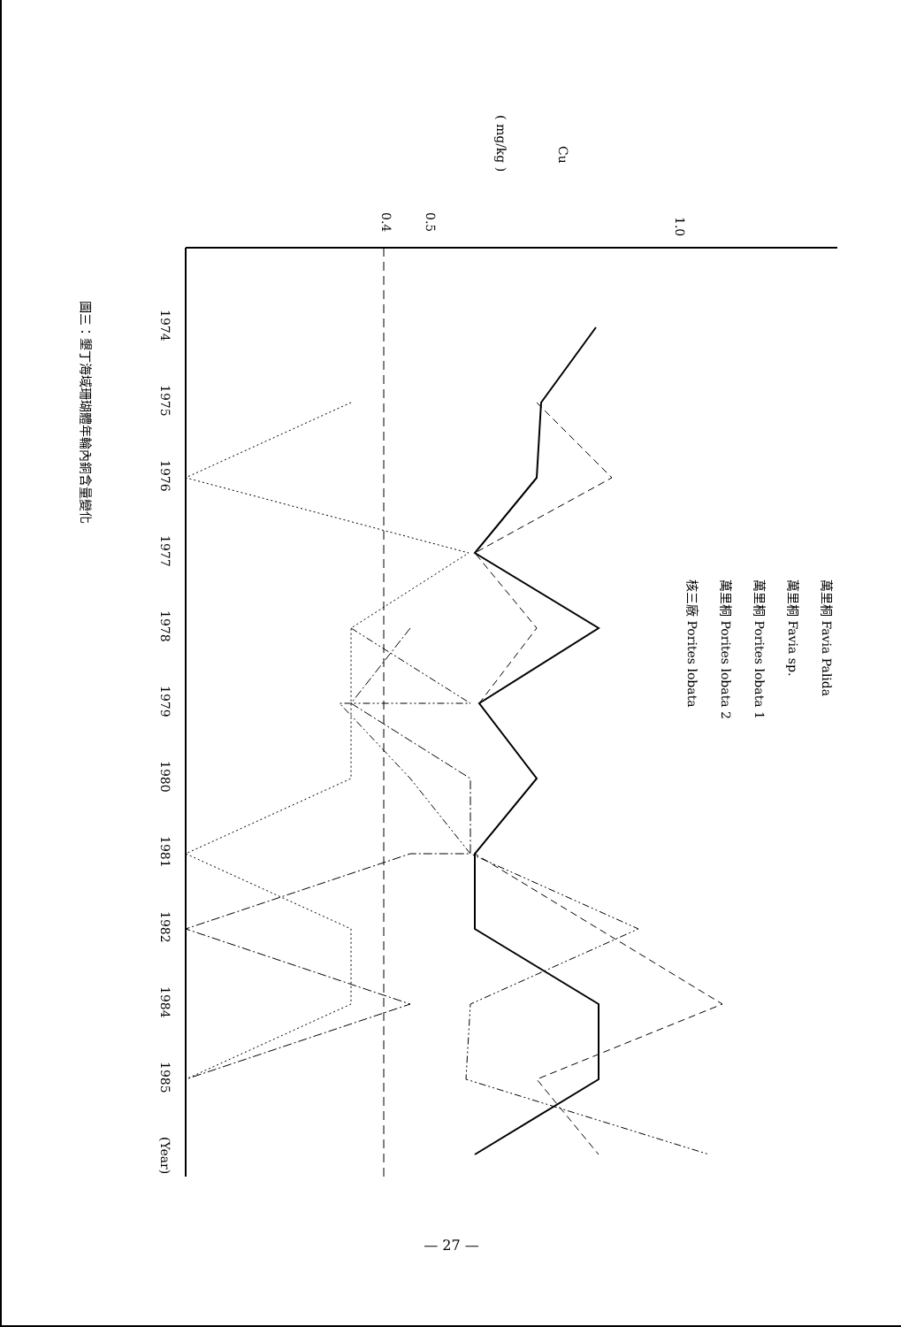Cu
( mg/kg )
1.0
0.5
0.4
萬里桐 Favia Palida
萬里桐 Favia sp.
萬里桐 Porites lobata 1
萬里桐 Porites lobata 2
核三廠 Porites lobata
1974
1975
1976
1977
1978
1979
1980
1981
1982
1984
1985
(Year)
圖三：墾丁海域珊瑚體年輪內銅含量變化
— 27 —